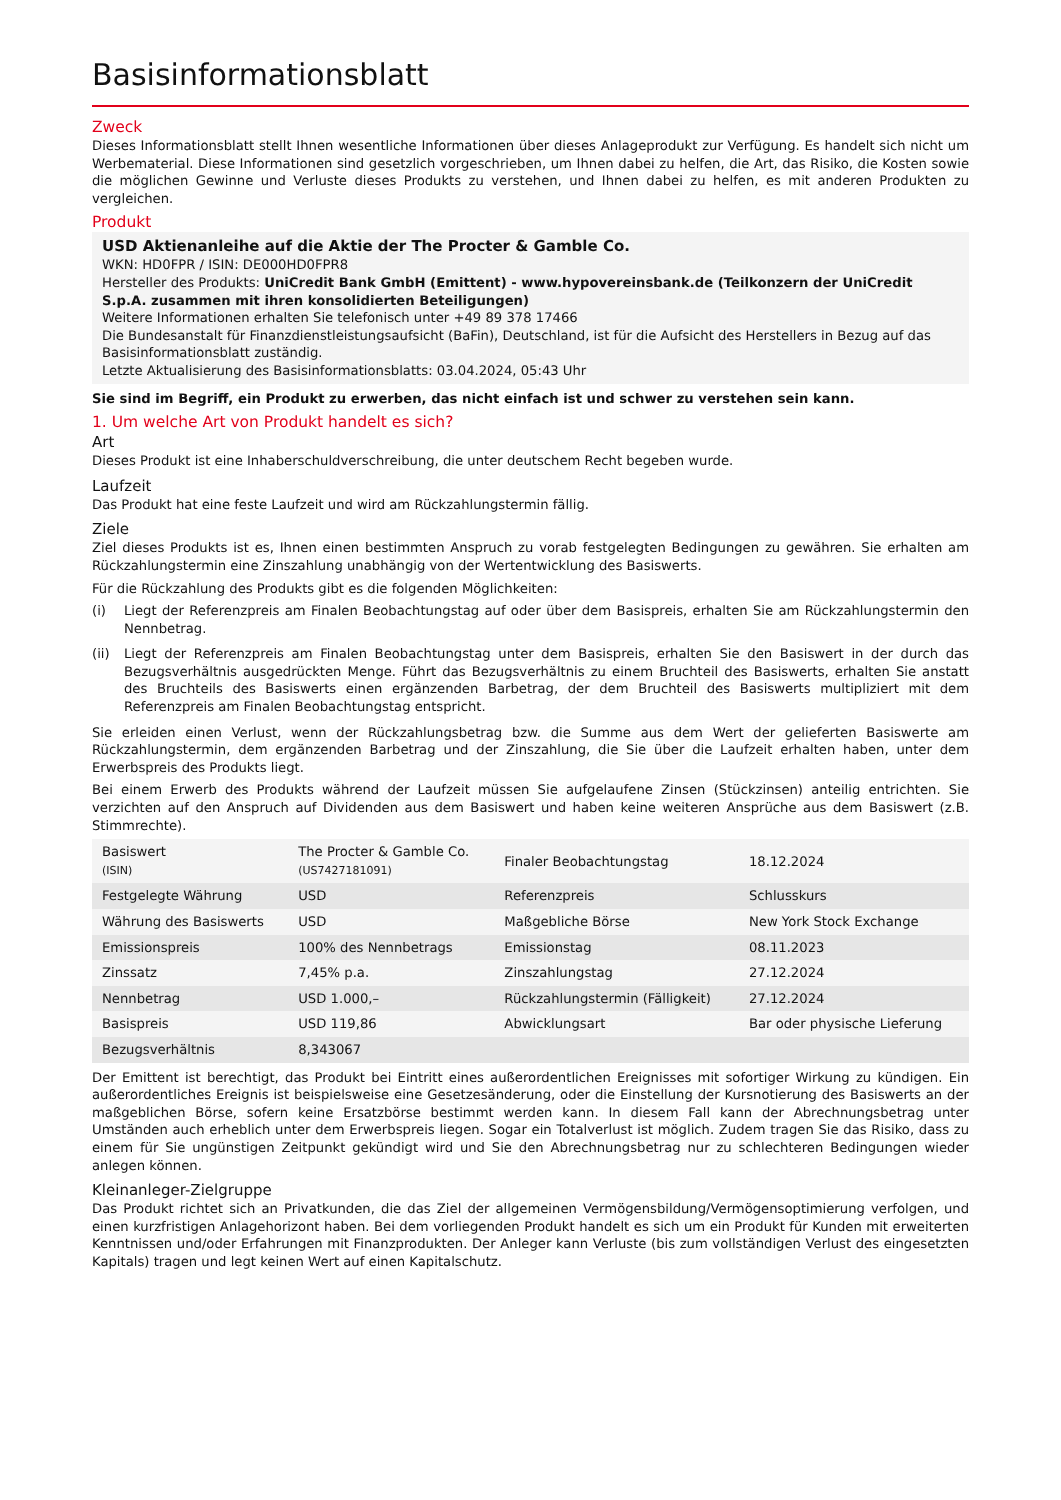Basisinformationsblatt
Zweck
Dieses Informationsblatt stellt Ihnen wesentliche Informationen über dieses Anlageprodukt zur Verfügung. Es handelt sich nicht um Werbematerial. Diese Informationen sind gesetzlich vorgeschrieben, um Ihnen dabei zu helfen, die Art, das Risiko, die Kosten sowie die möglichen Gewinne und Verluste dieses Produkts zu verstehen, und Ihnen dabei zu helfen, es mit anderen Produkten zu vergleichen.
Produkt
USD Aktienanleihe auf die Aktie der The Procter & Gamble Co.
WKN: HD0FPR / ISIN: DE000HD0FPR8
Hersteller des Produkts: UniCredit Bank GmbH (Emittent) - www.hypovereinsbank.de (Teilkonzern der UniCredit S.p.A. zusammen mit ihren konsolidierten Beteiligungen)
Weitere Informationen erhalten Sie telefonisch unter +49 89 378 17466
Die Bundesanstalt für Finanzdienstleistungsaufsicht (BaFin), Deutschland, ist für die Aufsicht des Herstellers in Bezug auf das Basisinformationsblatt zuständig.
Letzte Aktualisierung des Basisinformationsblatts: 03.04.2024, 05:43 Uhr
Sie sind im Begriff, ein Produkt zu erwerben, das nicht einfach ist und schwer zu verstehen sein kann.
1. Um welche Art von Produkt handelt es sich?
Art
Dieses Produkt ist eine Inhaberschuldverschreibung, die unter deutschem Recht begeben wurde.
Laufzeit
Das Produkt hat eine feste Laufzeit und wird am Rückzahlungstermin fällig.
Ziele
Ziel dieses Produkts ist es, Ihnen einen bestimmten Anspruch zu vorab festgelegten Bedingungen zu gewähren. Sie erhalten am Rückzahlungstermin eine Zinszahlung unabhängig von der Wertentwicklung des Basiswerts.
Für die Rückzahlung des Produkts gibt es die folgenden Möglichkeiten:
(i) Liegt der Referenzpreis am Finalen Beobachtungstag auf oder über dem Basispreis, erhalten Sie am Rückzahlungstermin den Nennbetrag.
(ii) Liegt der Referenzpreis am Finalen Beobachtungstag unter dem Basispreis, erhalten Sie den Basiswert in der durch das Bezugsverhältnis ausgedrückten Menge. Führt das Bezugsverhältnis zu einem Bruchteil des Basiswerts, erhalten Sie anstatt des Bruchteils des Basiswerts einen ergänzenden Barbetrag, der dem Bruchteil des Basiswerts multipliziert mit dem Referenzpreis am Finalen Beobachtungstag entspricht.
Sie erleiden einen Verlust, wenn der Rückzahlungsbetrag bzw. die Summe aus dem Wert der gelieferten Basiswerte am Rückzahlungstermin, dem ergänzenden Barbetrag und der Zinszahlung, die Sie über die Laufzeit erhalten haben, unter dem Erwerbspreis des Produkts liegt.
Bei einem Erwerb des Produkts während der Laufzeit müssen Sie aufgelaufene Zinsen (Stückzinsen) anteilig entrichten. Sie verzichten auf den Anspruch auf Dividenden aus dem Basiswert und haben keine weiteren Ansprüche aus dem Basiswert (z.B. Stimmrechte).
| Basiswert (ISIN) | The Procter & Gamble Co. (US7427181091) | Finaler Beobachtungstag | 18.12.2024 |
| Festgelegte Währung | USD | Referenzpreis | Schlusskurs |
| Währung des Basiswerts | USD | Maßgebliche Börse | New York Stock Exchange |
| Emissionspreis | 100% des Nennbetrags | Emissionstag | 08.11.2023 |
| Zinssatz | 7,45% p.a. | Zinszahlungstag | 27.12.2024 |
| Nennbetrag | USD 1.000,– | Rückzahlungstermin (Fälligkeit) | 27.12.2024 |
| Basispreis | USD 119,86 | Abwicklungsart | Bar oder physische Lieferung |
| Bezugsverhältnis | 8,343067 | | |
Der Emittent ist berechtigt, das Produkt bei Eintritt eines außerordentlichen Ereignisses mit sofortiger Wirkung zu kündigen. Ein außerordentliches Ereignis ist beispielsweise eine Gesetzesänderung, oder die Einstellung der Kursnotierung des Basiswerts an der maßgeblichen Börse, sofern keine Ersatzbörse bestimmt werden kann. In diesem Fall kann der Abrechnungsbetrag unter Umständen auch erheblich unter dem Erwerbspreis liegen. Sogar ein Totalverlust ist möglich. Zudem tragen Sie das Risiko, dass zu einem für Sie ungünstigen Zeitpunkt gekündigt wird und Sie den Abrechnungsbetrag nur zu schlechteren Bedingungen wieder anlegen können.
Kleinanleger-Zielgruppe
Das Produkt richtet sich an Privatkunden, die das Ziel der allgemeinen Vermögensbildung/Vermögensoptimierung verfolgen, und einen kurzfristigen Anlagehorizont haben. Bei dem vorliegenden Produkt handelt es sich um ein Produkt für Kunden mit erweiterten Kenntnissen und/oder Erfahrungen mit Finanzprodukten. Der Anleger kann Verluste (bis zum vollständigen Verlust des eingesetzten Kapitals) tragen und legt keinen Wert auf einen Kapitalschutz.